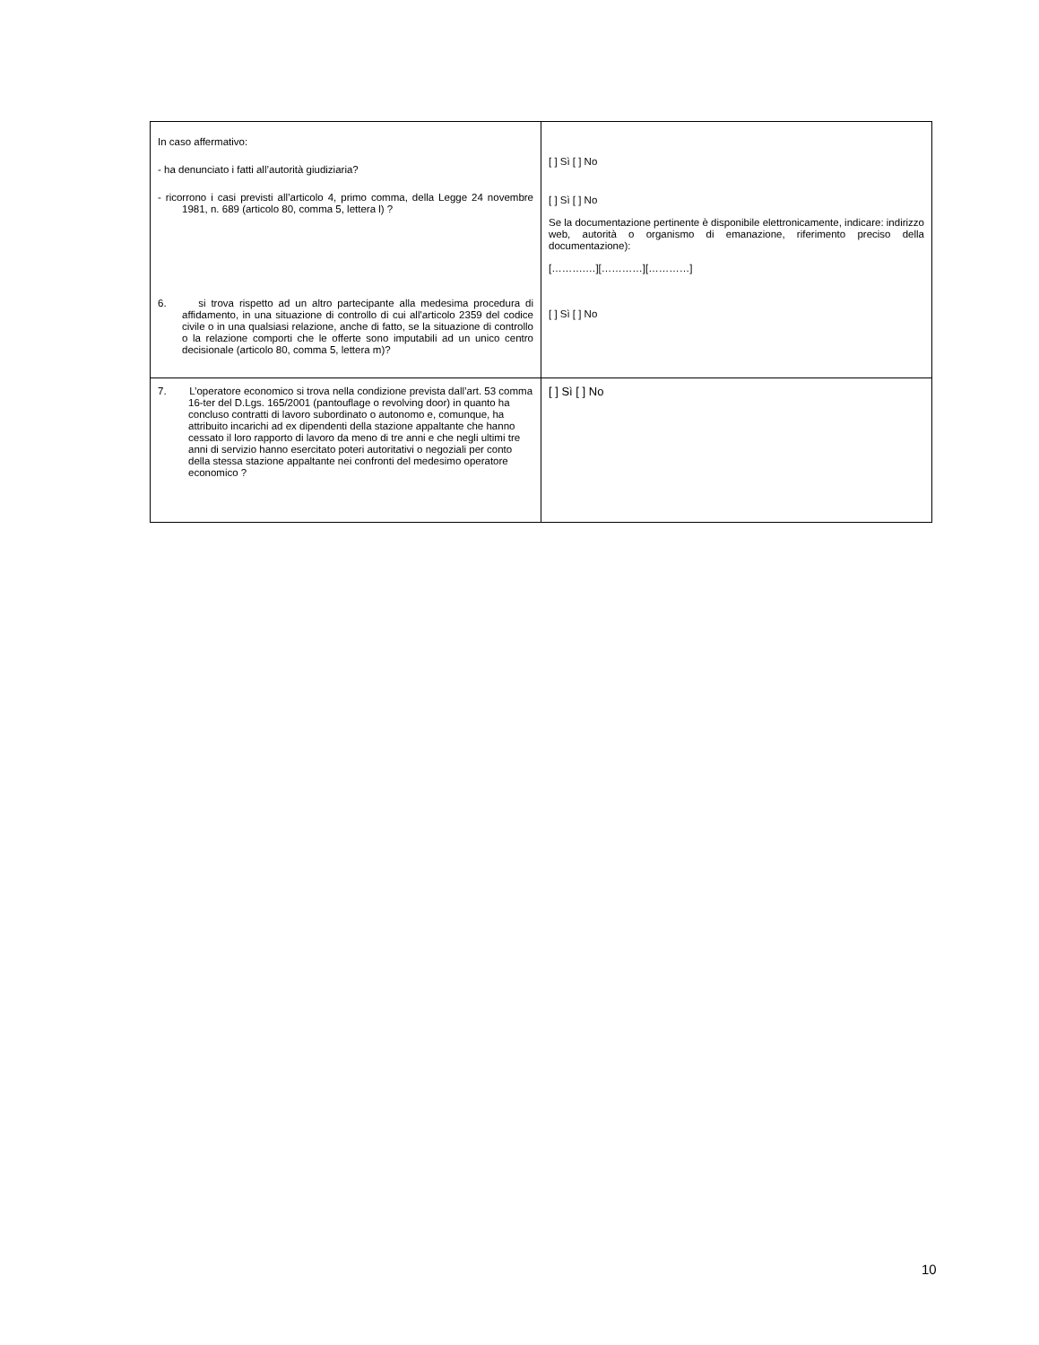| In caso affermativo: - ha denunciato i fatti all’autorità giudiziaria? - ricorrono i casi previsti all’articolo 4, primo comma, della Legge 24 novembre 1981, n. 689 (articolo 80, comma 5, lettera l) ? 6. si trova rispetto ad un altro partecipante alla medesima procedura di affidamento, in una situazione di controllo di cui all'articolo 2359 del codice civile o in una qualsiasi relazione, anche di fatto, se la situazione di controllo o la relazione comporti che le offerte sono imputabili ad un unico centro decisionale (articolo 80, comma 5, lettera m)? | [ ] Sì [ ] No [ ] Sì [ ] No Se la documentazione pertinente è disponibile elettronicamente, indicare: indirizzo web, autorità o organismo di emanazione, riferimento preciso della documentazione): [……….…][…………][…………] [ ] Sì [ ] No |
| 7. L’operatore economico si trova nella condizione prevista dall’art. 53 comma 16-ter del D.Lgs. 165/2001 (pantouflage o revolving door) in quanto ha concluso contratti di lavoro subordinato o autonomo e, comunque, ha attribuito incarichi ad ex dipendenti della stazione appaltante che hanno cessato il loro rapporto di lavoro da meno di tre anni e che negli ultimi tre anni di servizio hanno esercitato poteri autoritativi o negoziali per conto della stessa stazione appaltante nei confronti del medesimo operatore economico ? | [ ] Sì [ ] No |
10